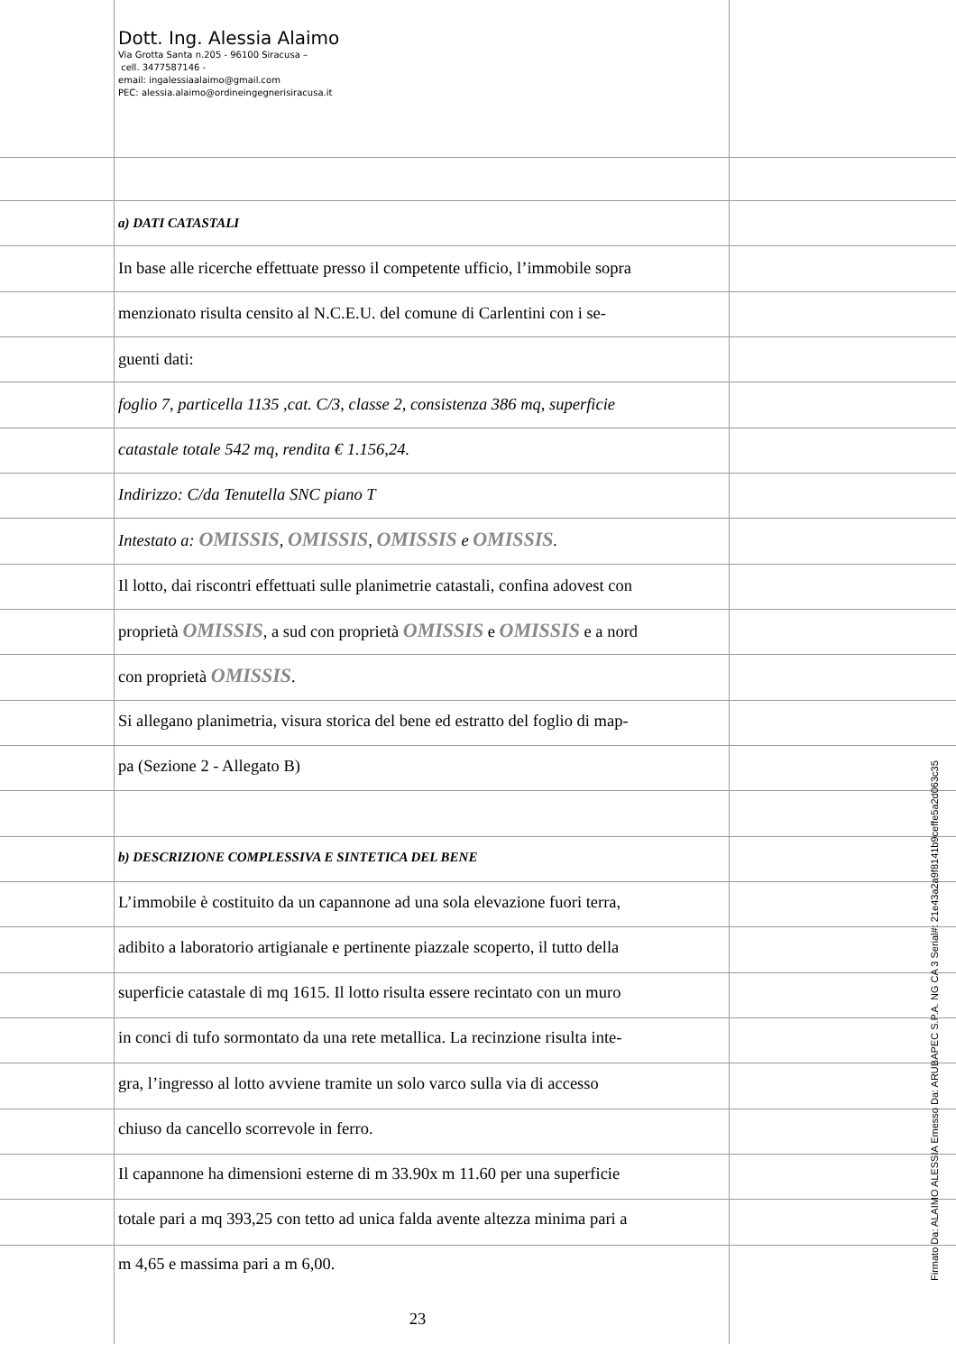Dott. Ing. Alessia Alaimo
Via Grotta Santa n.205 - 96100 Siracusa –
cell. 3477587146 -
email: ingalessiaalaimo@gmail.com
PEC: alessia.alaimo@ordineingegnerisiracusa.it
a) DATI CATASTALI
In base alle ricerche effettuate presso il competente ufficio, l’immobile sopra
menzionato risulta censito al N.C.E.U. del comune di Carlentini con i se-
guenti dati:
foglio 7, particella 1135 ,cat. C/3, classe 2, consistenza 386 mq, superficie
catastale totale 542 mq, rendita € 1.156,24.
Indirizzo: C/da Tenutella SNC piano T
Intestato a: OMISSIS, OMISSIS, OMISSIS e OMISSIS.
Il lotto, dai riscontri effettuati sulle planimetrie catastali, confina adovest con
proprietà OMISSIS, a sud con proprietà OMISSIS e OMISSIS e a nord
con proprietà OMISSIS.
Si allegano planimetria, visura storica del bene ed estratto del foglio di map-
pa (Sezione 2 - Allegato B)
b) DESCRIZIONE COMPLESSIVA E SINTETICA DEL BENE
L’immobile è costituito da un capannone ad una sola elevazione fuori terra,
adibito a laboratorio artigianale e pertinente piazzale scoperto, il tutto della
superficie catastale di mq 1615. Il lotto risulta essere recintato con un muro
in conci di tufo sormontato da una rete metallica. La recinzione risulta inte-
gra, l’ingresso al lotto avviene tramite un solo varco sulla via di accesso
chiuso da cancello scorrevole in ferro.
Il capannone ha dimensioni esterne di m 33.90x m 11.60 per una superficie
totale pari a mq 393,25 con tetto ad unica falda avente altezza minima pari a
m 4,65 e massima pari a m 6,00.
23
Firmato Da: ALAIMO ALESSIA Emesso Da: ARUBAPEC S.P.A. NG CA 3 Serial#: 21e43a2a9f8141b9ceffe5a2d063c35